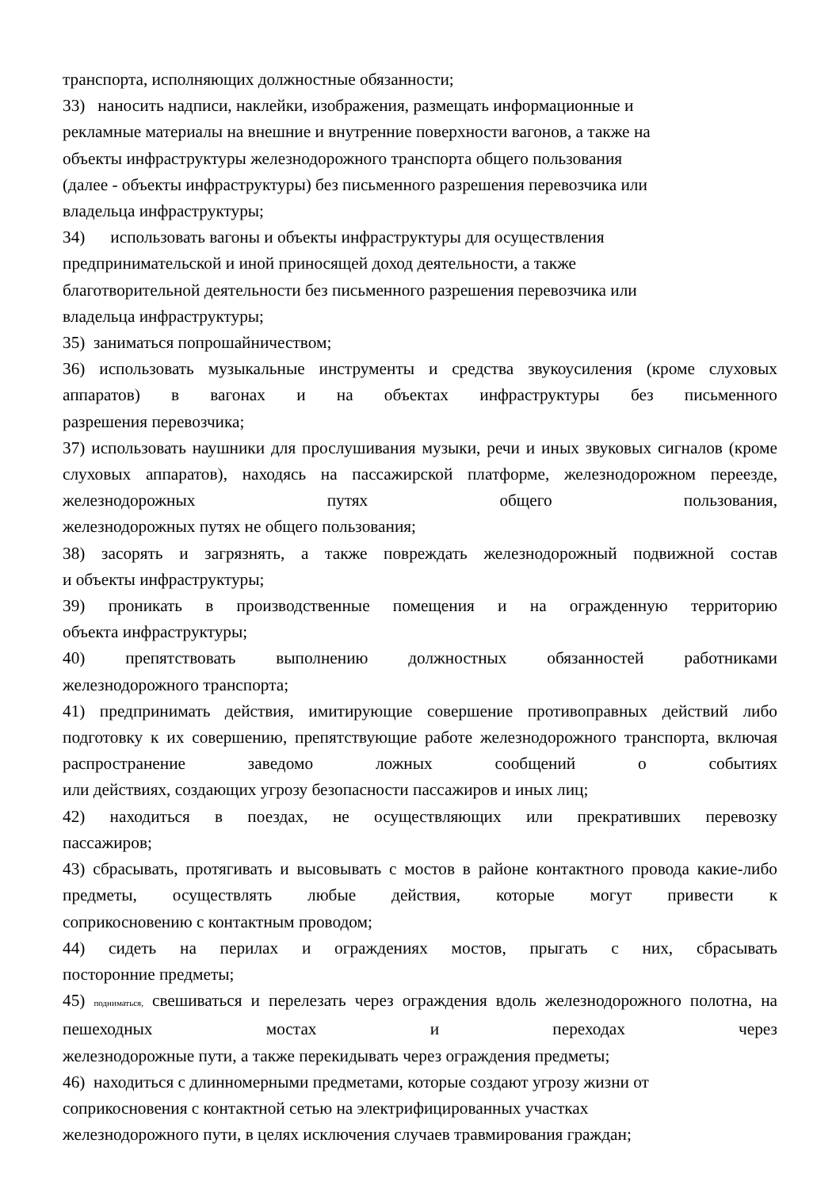транспорта, исполняющих должностные обязанности;
33) наносить надписи, наклейки, изображения, размещать информационные и
рекламные материалы на внешние и внутренние поверхности вагонов, а также на
объекты инфраструктуры железнодорожного транспорта общего пользования
(далее - объекты инфраструктуры) без письменного разрешения перевозчика или
владельца инфраструктуры;
34) использовать вагоны и объекты инфраструктуры для осуществления
предпринимательской и иной приносящей доход деятельности, а также
благотворительной деятельности без письменного разрешения перевозчика или
владельца инфраструктуры;
35) заниматься попрошайничеством;
36) использовать музыкальные инструменты и средства звукоусиления (кроме слуховых аппаратов) в вагонах и на объектах инфраструктуры без письменного
разрешения перевозчика;
37) использовать наушники для прослушивания музыки, речи и иных звуковых сигналов (кроме слуховых аппаратов), находясь на пассажирской платформе, железнодорожном переезде, железнодорожных путях общего пользования,
железнодорожных путях не общего пользования;
38) засорять и загрязнять, а также повреждать железнодорожный подвижной состав
и объекты инфраструктуры;
39) проникать в производственные помещения и на огражденную территорию
объекта инфраструктуры;
40) препятствовать выполнению должностных обязанностей работниками
железнодорожного транспорта;
41) предпринимать действия, имитирующие совершение противоправных действий либо подготовку к их совершению, препятствующие работе железнодорожного транспорта, включая распространение заведомо ложных сообщений о событиях
или действиях, создающих угрозу безопасности пассажиров и иных лиц;
42) находиться в поездах, не осуществляющих или прекративших перевозку
пассажиров;
43) сбрасывать, протягивать и высовывать с мостов в районе контактного провода какие-либо предметы, осуществлять любые действия, которые могут привести к
соприкосновению с контактным проводом;
44) сидеть на перилах и ограждениях мостов, прыгать с них, сбрасывать
посторонние предметы;
45) подниматься, свешиваться и перелезать через ограждения вдоль железнодорожного полотна, на пешеходных мостах и переходах через
железнодорожные пути, а также перекидывать через ограждения предметы;
46) находиться с длинномерными предметами, которые создают угрозу жизни от
соприкосновения с контактной сетью на электрифицированных участках
железнодорожного пути, в целях исключения случаев травмирования граждан;